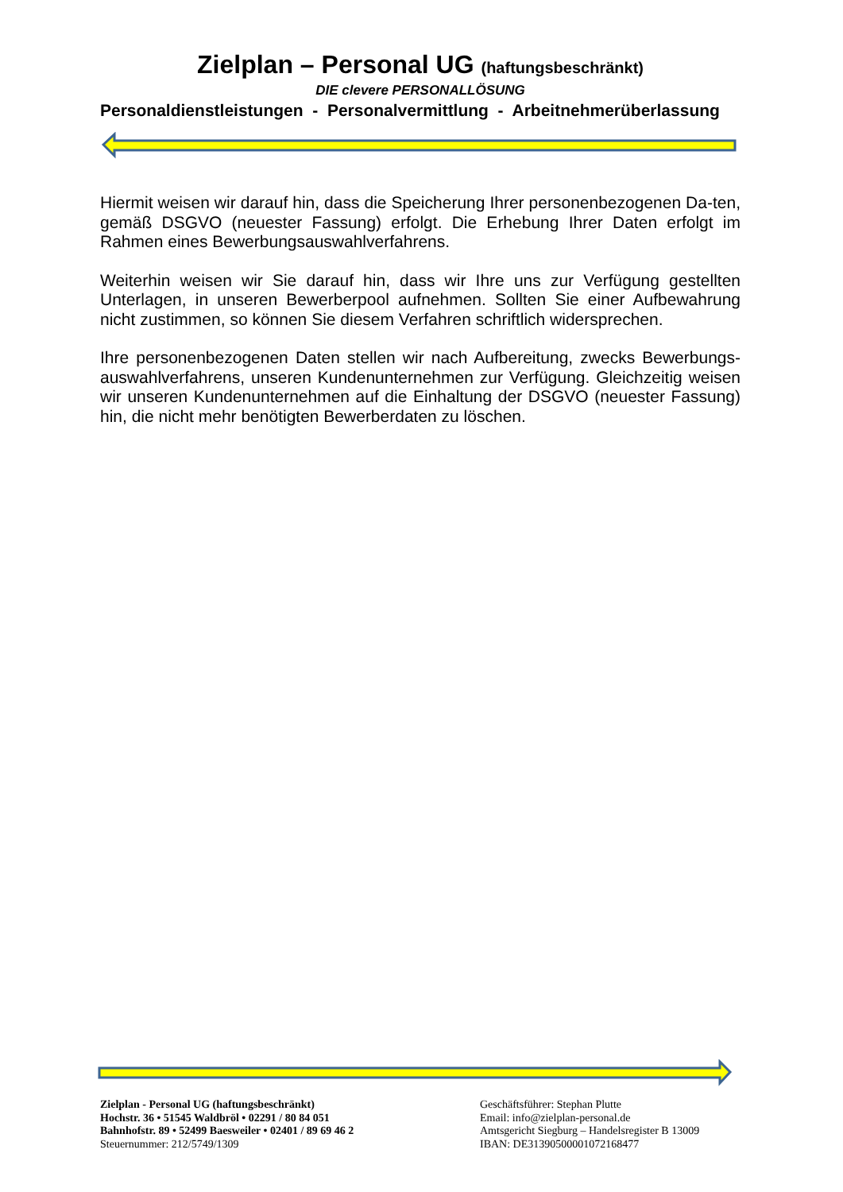Zielplan – Personal UG (haftungsbeschränkt)
DIE clevere PERSONALLÖSUNG
Personaldienstleistungen - Personalvermittlung - Arbeitnehmerüberlassung
Hiermit weisen wir darauf hin, dass die Speicherung Ihrer personenbezogenen Da-ten, gemäß DSGVO (neuester Fassung) erfolgt. Die Erhebung Ihrer Daten erfolgt im Rahmen eines Bewerbungsauswahlverfahrens.
Weiterhin weisen wir Sie darauf hin, dass wir Ihre uns zur Verfügung gestellten Unterlagen, in unseren Bewerberpool aufnehmen. Sollten Sie einer Aufbewahrung nicht zustimmen, so können Sie diesem Verfahren schriftlich widersprechen.
Ihre personenbezogenen Daten stellen wir nach Aufbereitung, zwecks Bewerbungs-auswahlverfahrens, unseren Kundenunternehmen zur Verfügung. Gleichzeitig weisen wir unseren Kundenunternehmen auf die Einhaltung der DSGVO (neuester Fassung) hin, die nicht mehr benötigten Bewerberdaten zu löschen.
Zielplan - Personal UG (haftungsbeschränkt)
Hochstr. 36 • 51545 Waldbröl • 02291 / 80 84 051
Bahnhofstr. 89 • 52499 Baesweiler • 02401 / 89 69 46 2
Steuernummer: 212/5749/1309
Geschäftsführer: Stephan Plutte
Email: info@zielplan-personal.de
Amtsgericht Siegburg – Handelsregister B 13009
IBAN: DE31390500001072168477